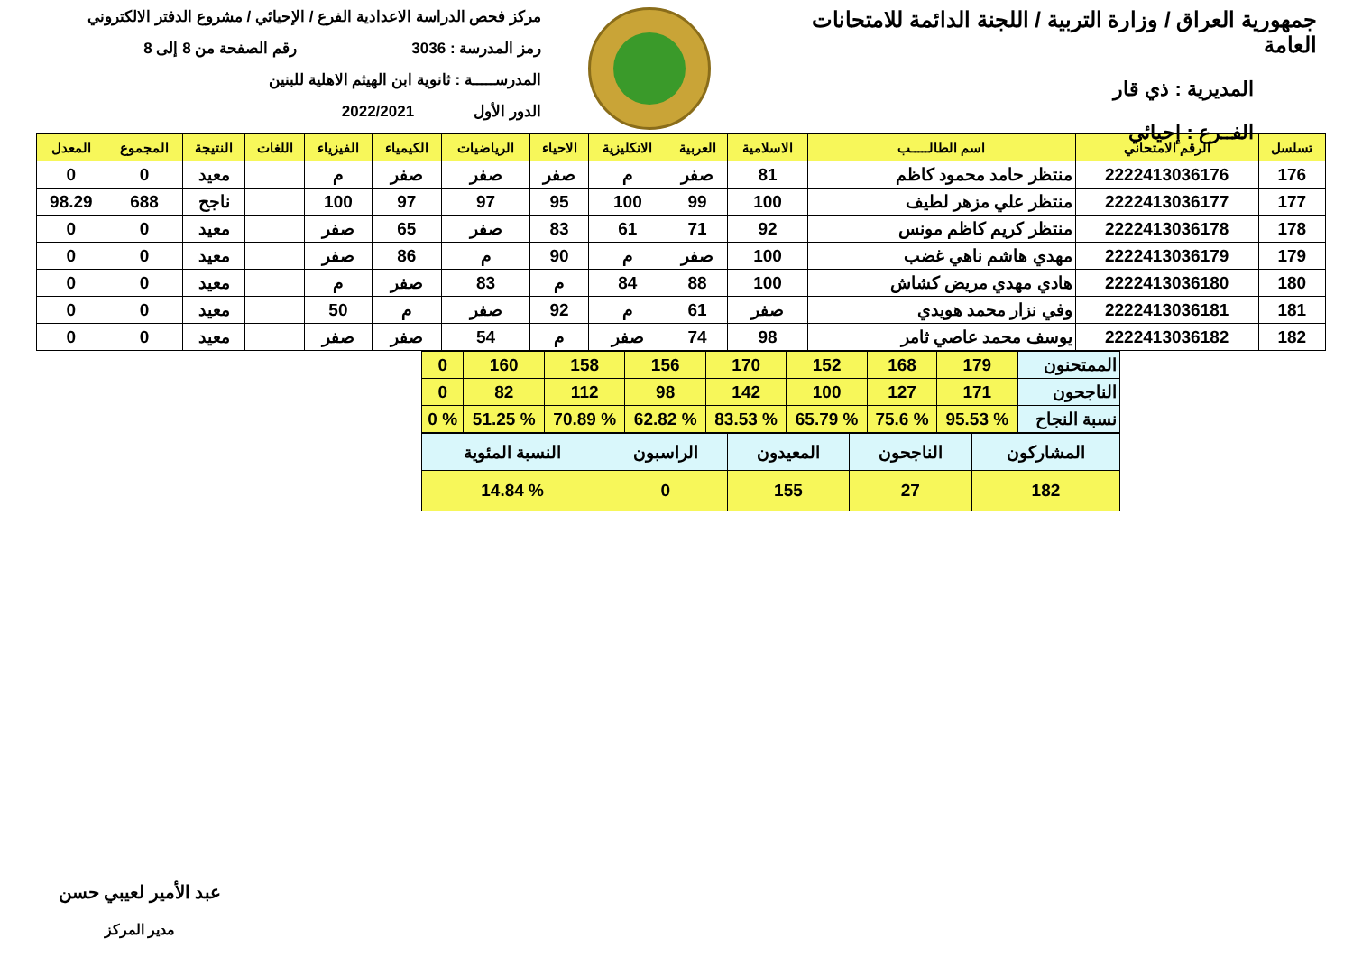جمهورية العراق / وزارة التربية / اللجنة الدائمة للامتحانات العامة
المديرية : ذي قار
الفــرع : إحيائي
مركز فحص الدراسة الاعدادية الفرع / الإحيائي / مشروع الدفتر الالكتروني
رمز المدرسة : 3036 رقم الصفحة من 8 إلى 8
المدرســـــة : ثانوية ابن الهيثم الاهلية للبنين
الدور الأول 2022/2021
| تسلسل | الرقم الامتحاني | اسم الطالـــــب | الاسلامية | العربية | الانكليزية | الاحياء | الرياضيات | الكيمياء | الفيزياء | اللغات | النتيجة | المجموع | المعدل |
| --- | --- | --- | --- | --- | --- | --- | --- | --- | --- | --- | --- | --- | --- |
| 176 | 2222413036176 | منتظر حامد محمود كاظم | 81 | صفر | م | صفر | صفر | صفر | م | | معيد | 0 | 0 |
| 177 | 2222413036177 | منتظر علي مزهر لطيف | 100 | 99 | 100 | 95 | 97 | 97 | 100 | | ناجح | 688 | 98.29 |
| 178 | 2222413036178 | منتظر كريم كاظم مونس | 92 | 71 | 61 | 83 | صفر | 65 | صفر | | معيد | 0 | 0 |
| 179 | 2222413036179 | مهدي هاشم ناهي غضب | 100 | صفر | م | 90 | م | 86 | صفر | | معيد | 0 | 0 |
| 180 | 2222413036180 | هادي مهدي مريض كشاش | 100 | 88 | 84 | م | 83 | صفر | م | | معيد | 0 | 0 |
| 181 | 2222413036181 | وفي نزار محمد هويدي | صفر | 61 | م | 92 | صفر | م | 50 | | معيد | 0 | 0 |
| 182 | 2222413036182 | يوسف محمد عاصي ثامر | 98 | 74 | صفر | م | 54 | صفر | صفر | | معيد | 0 | 0 |
| الممتحنون | 179 | 168 | 152 | 170 | 156 | 158 | 160 | 0 |
| الناجحون | 171 | 127 | 100 | 142 | 98 | 112 | 82 | 0 |
| نسبة النجاح | % 95.53 | % 75.6 | % 65.79 | % 83.53 | % 62.82 | % 70.89 | % 51.25 | % 0 |
| المشاركون | الناجحون | المعيدون | الراسبون | النسبة المئوية |
| 182 | 27 | 155 | 0 | % 14.84 |
عبد الأمير لعيبي حسن
مدير المركز